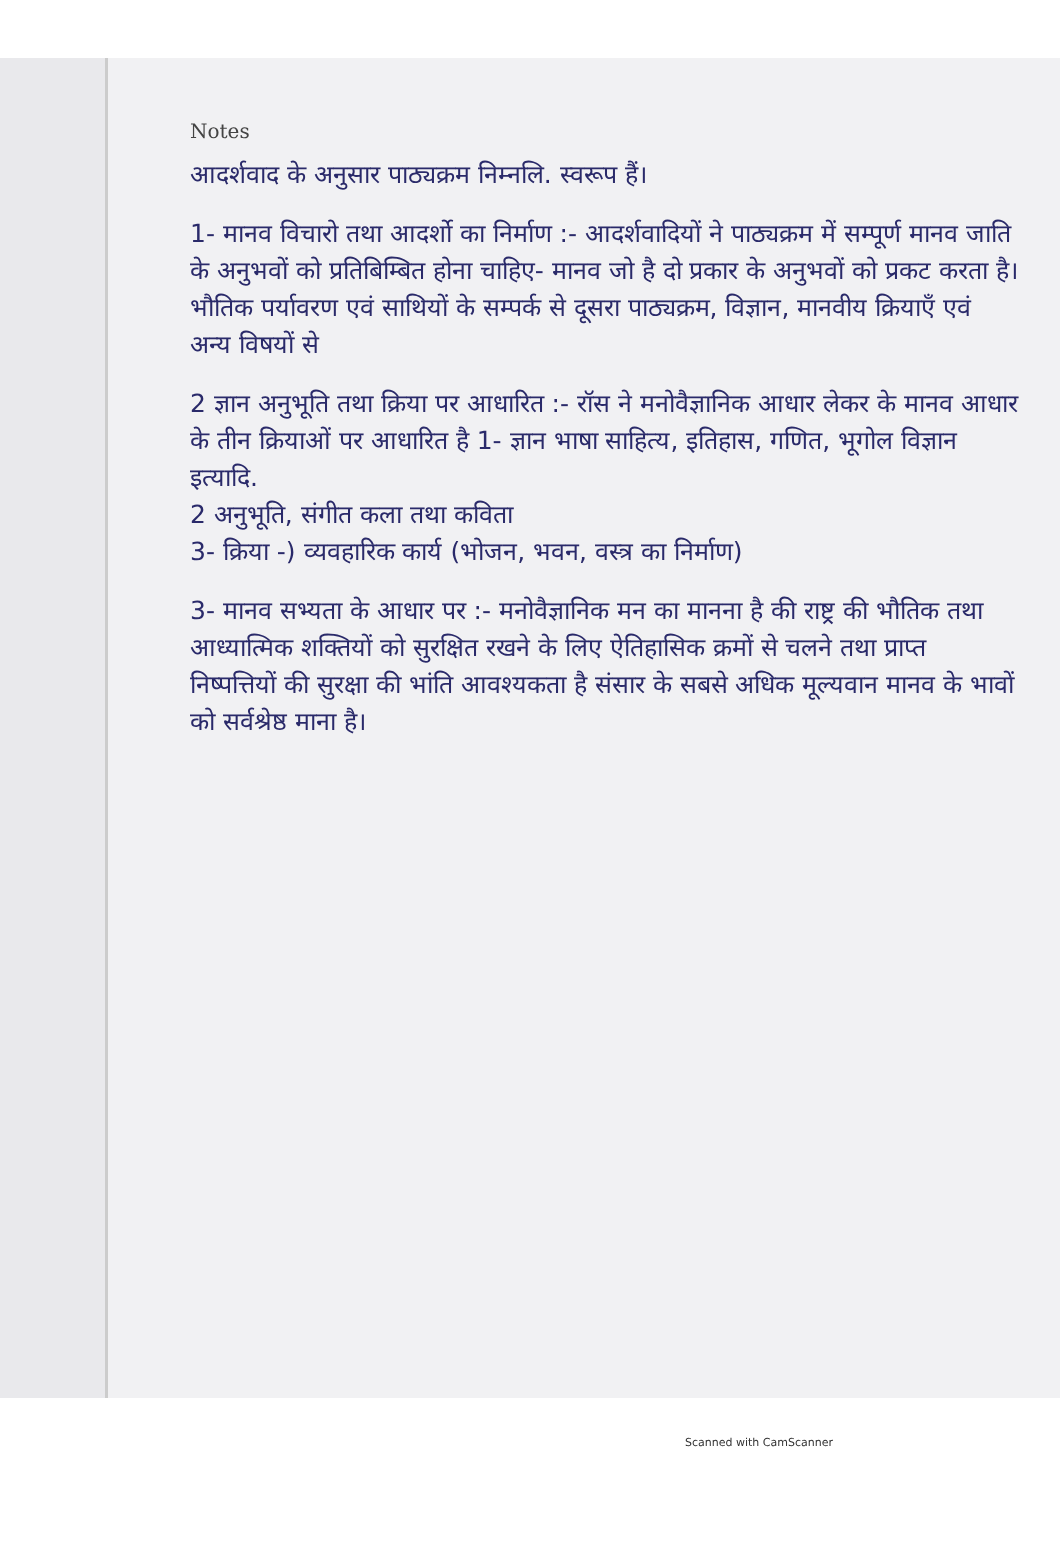Notes
आदर्शवाद के अनुसार पाठ्यक्रम निम्नलि. स्वरूप हैं।
1- मानव विचारो तथा आदर्शो का निर्माण :- आदर्शवादियों ने पाठ्यक्रम में सम्पूर्ण मानव जाति के अनुभवों को प्रतिबिम्बित होना चाहिए- मानव जो है दो प्रकार के अनुभवों को प्रकट करता है। भौतिक पर्यावरण एवं साथियों के सम्पर्क से दूसरा पाठ्यक्रम, विज्ञान, मानवीय क्रियाएँ एवं अन्य विषयों से
2 ज्ञान अनुभूति तथा क्रिया पर आधारित :- रॉस ने मनोवैज्ञानिक आधार लेकर के मानव आधार के तीन क्रियाओं पर आधारित है 1- ज्ञान भाषा साहित्य, इतिहास, गणित, भूगोल विज्ञान इत्यादि.
2 अनुभूति, संगीत कला तथा कविता
3- क्रिया -) व्यवहारिक कार्य (भोजन, भवन, वस्त्र का निर्माण)
3- मानव सभ्यता के आधार पर :- मनोवैज्ञानिक मन का मानना है की राष्ट्र की भौतिक तथा आध्यात्मिक शक्तियों को सुरक्षित रखने के लिए ऐतिहासिक क्रमों से चलने तथा प्राप्त निष्पत्तियों की सुरक्षा की भांति आवश्यकता है संसार के सबसे अधिक मूल्यवान मानव के भावों को सर्वश्रेष्ठ माना है।
Scanned with CamScanner